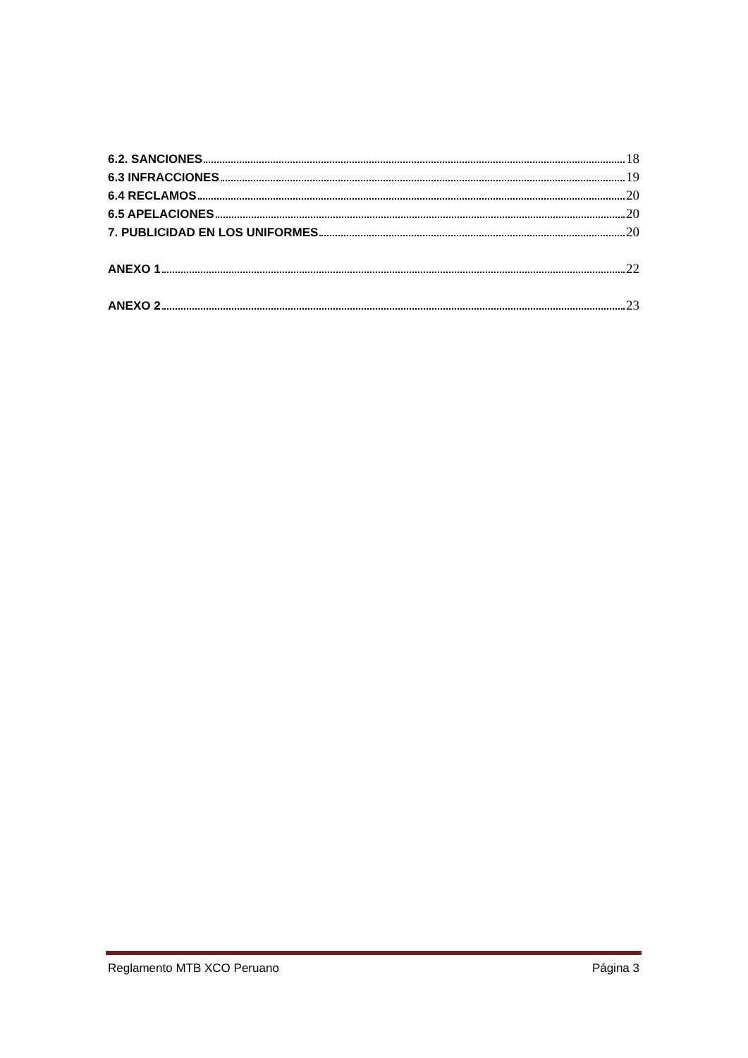6.2. SANCIONES 18
6.3 INFRACCIONES 19
6.4 RECLAMOS 20
6.5 APELACIONES 20
7. PUBLICIDAD EN LOS UNIFORMES 20
ANEXO 1 22
ANEXO 2 23
Reglamento MTB XCO Peruano Página 3